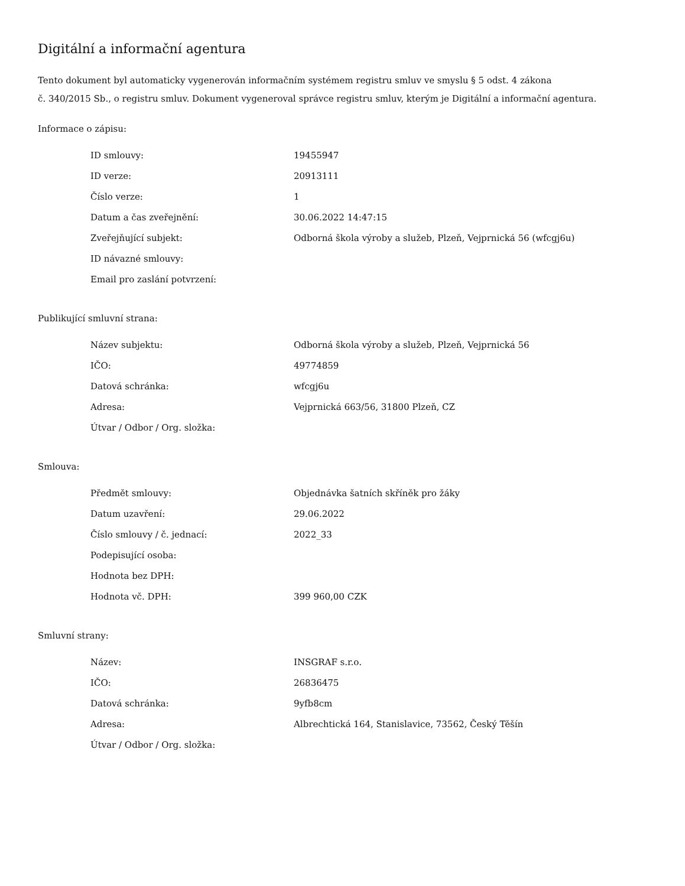Digitální a informační agentura
Tento dokument byl automaticky vygenerován informačním systémem registru smluv ve smyslu § 5 odst. 4 zákona
č. 340/2015 Sb., o registru smluv. Dokument vygeneroval správce registru smluv, kterým je Digitální a informační agentura.
Informace o zápisu:
| ID smlouvy: | 19455947 |
| ID verze: | 20913111 |
| Číslo verze: | 1 |
| Datum a čas zveřejnění: | 30.06.2022 14:47:15 |
| Zveřejňující subjekt: | Odborná škola výroby a služeb, Plzeň, Vejprnická 56 (wfcgj6u) |
| ID návazné smlouvy: | |
| Email pro zaslání potvrzení: | |
Publikující smluvní strana:
| Název subjektu: | Odborná škola výroby a služeb, Plzeň, Vejprnická 56 |
| IČO: | 49774859 |
| Datová schránka: | wfcgj6u |
| Adresa: | Vejprnická 663/56, 31800 Plzeň, CZ |
| Útvar / Odbor / Org. složka: | |
Smlouva:
| Předmět smlouvy: | Objednávka šatních skříněk pro žáky |
| Datum uzavření: | 29.06.2022 |
| Číslo smlouvy / č. jednací: | 2022_33 |
| Podepisující osoba: | |
| Hodnota bez DPH: | |
| Hodnota vč. DPH: | 399 960,00 CZK |
Smluvní strany:
| Název: | INSGRAF s.r.o. |
| IČO: | 26836475 |
| Datová schránka: | 9yfb8cm |
| Adresa: | Albrechtická 164, Stanislavice, 73562, Český Těšín |
| Útvar / Odbor / Org. složka: | |